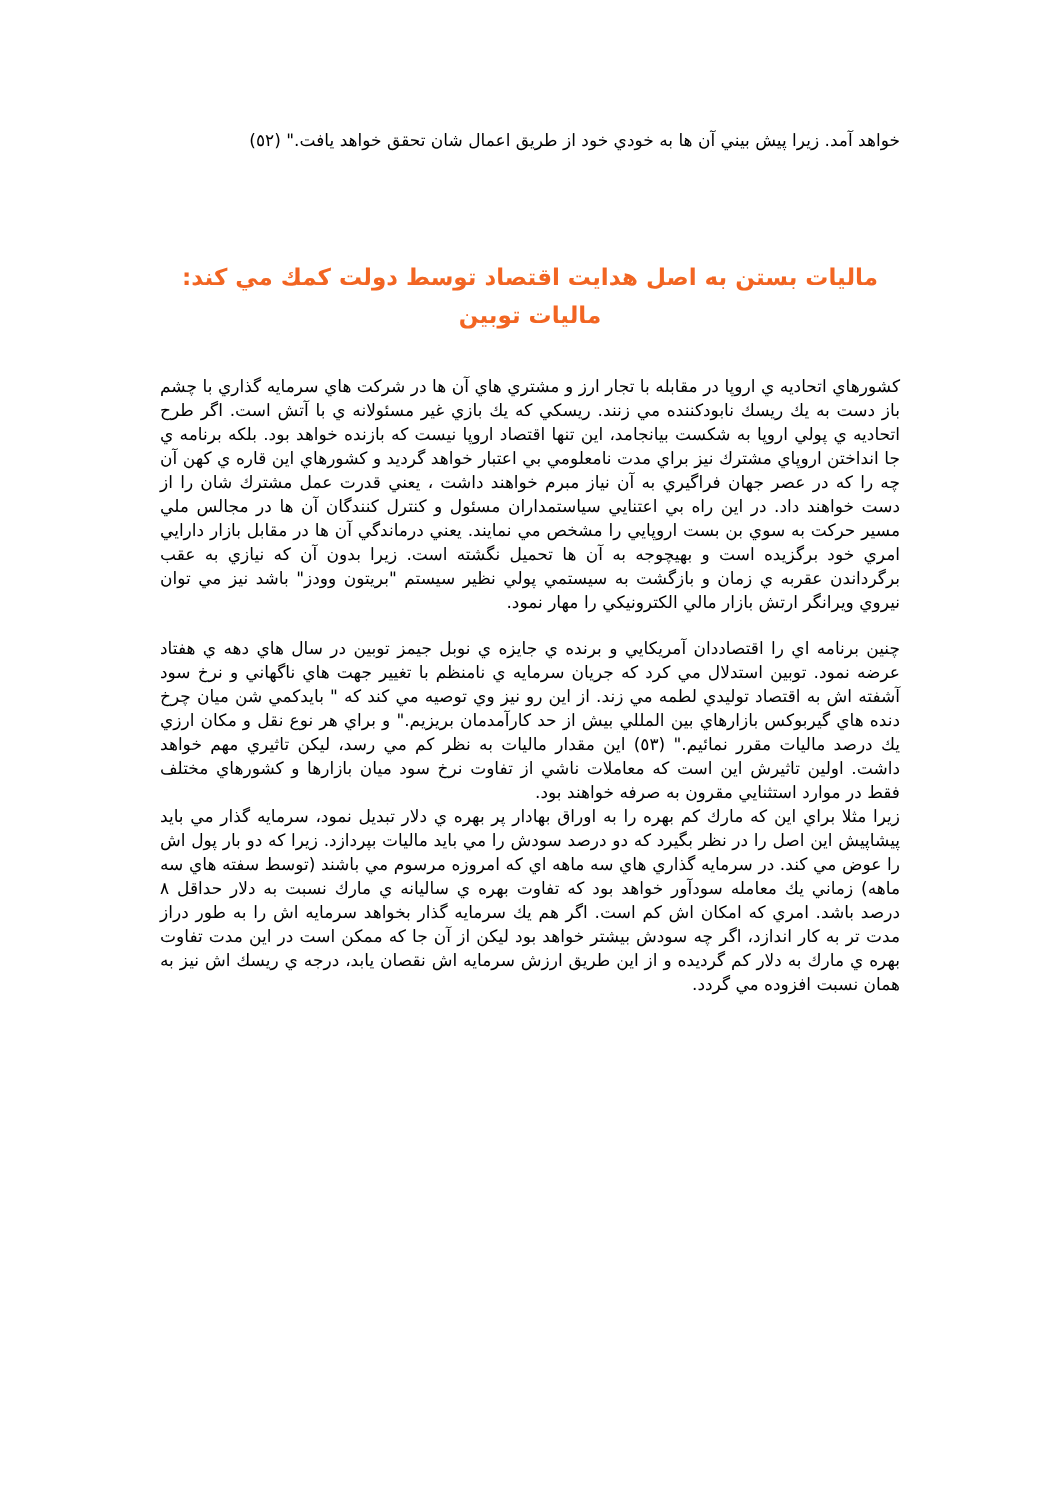خواهد آمد. زيرا پيش بيني آن ها به خودي خود از طريق اعمال شان تحقق خواهد يافت." (٥٢)
ماليات بستن به اصل هدايت اقتصاد توسط دولت كمك مي كند:
ماليات توبين
كشورهاي اتحاديه ي اروپا در مقابله با تجار ارز و مشتري هاي آن ها در شركت هاي سرمايه گذاري با چشم باز دست به يك ريسك نابودكننده مي زنند. ريسكي كه يك بازي غير مسئولانه ي با آتش است. اگر طرح اتحاديه ي پولي اروپا به شكست بيانجامد، اين تنها اقتصاد اروپا نيست كه بازنده خواهد بود. بلكه برنامه ي جا انداختن اروپاي مشترك نيز براي مدت نامعلومي بي اعتبار خواهد گرديد و كشورهاي اين قاره ي كهن آن چه را كه در عصر جهان فراگيري به آن نياز مبرم خواهند داشت ، يعني قدرت عمل مشترك شان را از دست خواهند داد. در اين راه بي اعتنايي سياستمداران مسئول و كنترل كنندگان آن ها در مجالس ملي مسير حركت به سوي بن بست اروپايي را مشخص مي نمايند. يعني درماندگي آن ها در مقابل بازار دارايي امري خود برگزيده است و بهيچوجه به آن ها تحميل نگشته است. زيرا بدون آن كه نيازي به عقب برگرداندن عقربه ي زمان و بازگشت به سيستمي پولي نظير سيستم "بريتون وودز" باشد نيز مي توان نيروي ويرانگر ارتش بازار مالي الكترونيكي را مهار نمود.
چنين برنامه اي را اقتصاددان آمريكايي و برنده ي جايزه ي نوبل جيمز توبين در سال هاي دهه ي هفتاد عرضه نمود. توبين استدلال مي كرد كه جريان سرمايه ي نامنظم با تغيير جهت هاي ناگهاني و نرخ سود آشفته اش به اقتصاد توليدي لطمه مي زند. از اين رو نيز وي توصيه مي كند كه " بايدكمي شن ميان چرخ دنده هاي گيربوكس بازارهاي بين المللي بيش از حد كارآمدمان بريزيم." و براي هر نوع نقل و مكان ارزي يك درصد ماليات مقرر نمائيم." (٥٣) اين مقدار ماليات به نظر كم مي رسد، ليكن تاثيري مهم خواهد داشت. اولين تاثيرش اين است كه معاملات ناشي از تفاوت نرخ سود ميان بازارها و كشورهاي مختلف فقط در موارد استثنايي مقرون به صرفه خواهند بود.
زيرا مثلا براي اين كه مارك كم بهره را به اوراق بهادار پر بهره ي دلار تبديل نمود، سرمايه گذار مي بايد پيشاپيش اين اصل را در نظر بگيرد كه دو درصد سودش را مي بايد ماليات بپردازد. زيرا كه دو بار پول اش را عوض مي كند. در سرمايه گذاري هاي سه ماهه اي كه امروزه مرسوم مي باشند (توسط سفته هاي سه ماهه) زماني يك معامله سودآور خواهد بود كه تفاوت بهره ي ساليانه ي مارك نسبت به دلار حداقل ٨ درصد باشد. امري كه امكان اش كم است. اگر هم يك سرمايه گذار بخواهد سرمايه اش را به طور دراز مدت تر به كار اندازد، اگر چه سودش بيشتر خواهد بود ليكن از آن جا كه ممكن است در اين مدت تفاوت بهره ي مارك به دلار كم گرديده و از اين طريق ارزش سرمايه اش نقصان يابد، درجه ي ريسك اش نيز به همان نسبت افزوده مي گردد.